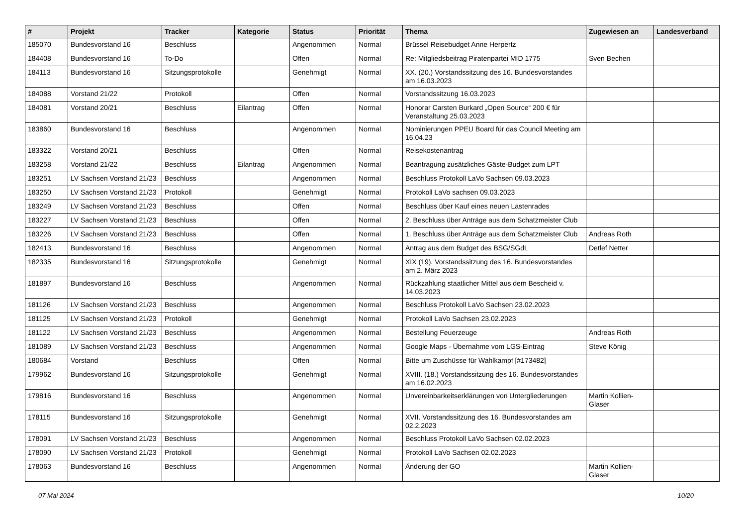| # | Projekt | Tracker | Kategorie | Status | Priorität | Thema | Zugewiesen an | Landesverband |
| --- | --- | --- | --- | --- | --- | --- | --- | --- |
| 185070 | Bundesvorstand 16 | Beschluss | | Angenommen | Normal | Brüssel Reisebudget Anne Herpertz | | |
| 184408 | Bundesvorstand 16 | To-Do | | Offen | Normal | Re: Mitgliedsbeitrag Piratenpartei MID 1775 | Sven Bechen | |
| 184113 | Bundesvorstand 16 | Sitzungsprotokolle | | Genehmigt | Normal | XX. (20.) Vorstandssitzung des 16. Bundesvorstandes am 16.03.2023 | | |
| 184088 | Vorstand 21/22 | Protokoll | | Offen | Normal | Vorstandssitzung 16.03.2023 | | |
| 184081 | Vorstand 20/21 | Beschluss | Eilantrag | Offen | Normal | Honorar Carsten Burkard „Open Source“ 200 € für Veranstaltung 25.03.2023 | | |
| 183860 | Bundesvorstand 16 | Beschluss | | Angenommen | Normal | Nominierungen PPEU Board für das Council Meeting am 16.04.23 | | |
| 183322 | Vorstand 20/21 | Beschluss | | Offen | Normal | Reisekostenantrag | | |
| 183258 | Vorstand 21/22 | Beschluss | Eilantrag | Angenommen | Normal | Beantragung zusätzliches Gäste-Budget zum LPT | | |
| 183251 | LV Sachsen Vorstand 21/23 | Beschluss | | Angenommen | Normal | Beschluss Protokoll LaVo Sachsen 09.03.2023 | | |
| 183250 | LV Sachsen Vorstand 21/23 | Protokoll | | Genehmigt | Normal | Protokoll LaVo sachsen 09.03.2023 | | |
| 183249 | LV Sachsen Vorstand 21/23 | Beschluss | | Offen | Normal | Beschluss über Kauf eines neuen Lastenrades | | |
| 183227 | LV Sachsen Vorstand 21/23 | Beschluss | | Offen | Normal | 2. Beschluss über Anträge aus dem Schatzmeister Club | | |
| 183226 | LV Sachsen Vorstand 21/23 | Beschluss | | Offen | Normal | 1. Beschluss über Anträge aus dem Schatzmeister Club | Andreas Roth | |
| 182413 | Bundesvorstand 16 | Beschluss | | Angenommen | Normal | Antrag aus dem Budget des BSG/SGdL | Detlef Netter | |
| 182335 | Bundesvorstand 16 | Sitzungsprotokolle | | Genehmigt | Normal | XIX (19). Vorstandssitzung des 16. Bundesvorstandes am 2. März 2023 | | |
| 181897 | Bundesvorstand 16 | Beschluss | | Angenommen | Normal | Rückzahlung staatlicher Mittel aus dem Bescheid v. 14.03.2023 | | |
| 181126 | LV Sachsen Vorstand 21/23 | Beschluss | | Angenommen | Normal | Beschluss Protokoll LaVo Sachsen 23.02.2023 | | |
| 181125 | LV Sachsen Vorstand 21/23 | Protokoll | | Genehmigt | Normal | Protokoll LaVo Sachsen 23.02.2023 | | |
| 181122 | LV Sachsen Vorstand 21/23 | Beschluss | | Angenommen | Normal | Bestellung Feuerzeuge | Andreas Roth | |
| 181089 | LV Sachsen Vorstand 21/23 | Beschluss | | Angenommen | Normal | Google Maps - Übernahme vom LGS-Eintrag | Steve König | |
| 180684 | Vorstand | Beschluss | | Offen | Normal | Bitte um Zuschüsse für Wahlkampf [#173482] | | |
| 179962 | Bundesvorstand 16 | Sitzungsprotokolle | | Genehmigt | Normal | XVIII. (18.) Vorstandssitzung des 16. Bundesvorstandes am 16.02.2023 | | |
| 179816 | Bundesvorstand 16 | Beschluss | | Angenommen | Normal | Unvereinbarkeitserklärungen von Untergliederungen | Martin Kollien-Glaser | |
| 178115 | Bundesvorstand 16 | Sitzungsprotokolle | | Genehmigt | Normal | XVII. Vorstandssitzung des 16. Bundesvorstandes am 02.2.2023 | | |
| 178091 | LV Sachsen Vorstand 21/23 | Beschluss | | Angenommen | Normal | Beschluss Protokoll LaVo Sachsen 02.02.2023 | | |
| 178090 | LV Sachsen Vorstand 21/23 | Protokoll | | Genehmigt | Normal | Protokoll LaVo Sachsen 02.02.2023 | | |
| 178063 | Bundesvorstand 16 | Beschluss | | Angenommen | Normal | Änderung der GO | Martin Kollien-Glaser | |
07 Mai 2024 10/20